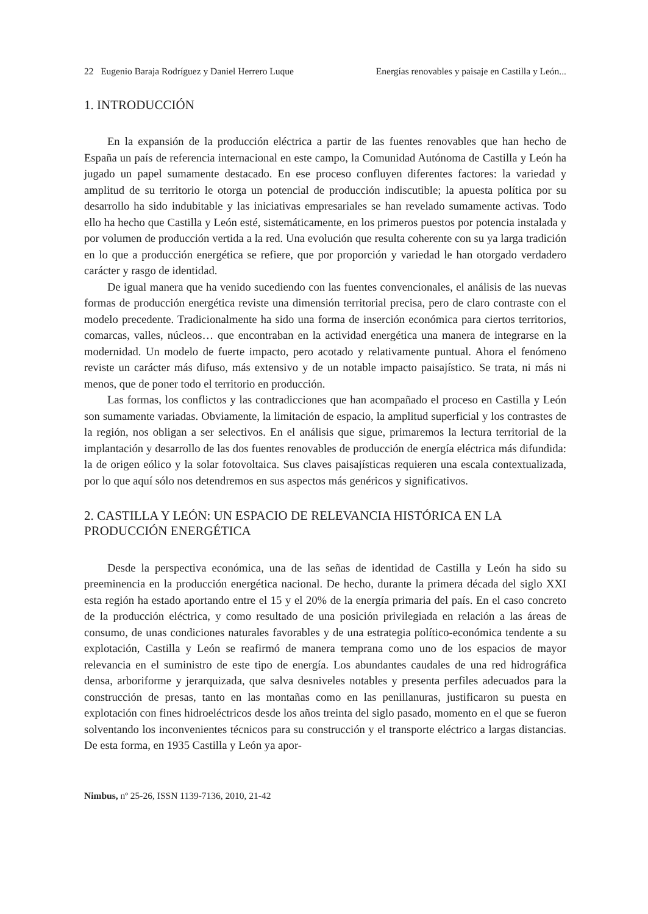22 Eugenio Baraja Rodríguez y Daniel Herrero Luque Energías renovables y paisaje en Castilla y León...
1. INTRODUCCIÓN
En la expansión de la producción eléctrica a partir de las fuentes renovables que han hecho de España un país de referencia internacional en este campo, la Comunidad Autónoma de Castilla y León ha jugado un papel sumamente destacado. En ese proceso confluyen diferentes factores: la variedad y amplitud de su territorio le otorga un potencial de producción indiscutible; la apuesta política por su desarrollo ha sido indubitable y las iniciativas empresariales se han revelado sumamente activas. Todo ello ha hecho que Castilla y León esté, sistemáticamente, en los primeros puestos por potencia instalada y por volumen de producción vertida a la red. Una evolución que resulta coherente con su ya larga tradición en lo que a producción energética se refiere, que por proporción y variedad le han otorgado verdadero carácter y rasgo de identidad.
De igual manera que ha venido sucediendo con las fuentes convencionales, el análisis de las nuevas formas de producción energética reviste una dimensión territorial precisa, pero de claro contraste con el modelo precedente. Tradicionalmente ha sido una forma de inserción económica para ciertos territorios, comarcas, valles, núcleos… que encontraban en la actividad energética una manera de integrarse en la modernidad. Un modelo de fuerte impacto, pero acotado y relativamente puntual. Ahora el fenómeno reviste un carácter más difuso, más extensivo y de un notable impacto paisajístico. Se trata, ni más ni menos, que de poner todo el territorio en producción.
Las formas, los conflictos y las contradicciones que han acompañado el proceso en Castilla y León son sumamente variadas. Obviamente, la limitación de espacio, la amplitud superficial y los contrastes de la región, nos obligan a ser selectivos. En el análisis que sigue, primaremos la lectura territorial de la implantación y desarrollo de las dos fuentes renovables de producción de energía eléctrica más difundida: la de origen eólico y la solar fotovoltaica. Sus claves paisajísticas requieren una escala contextualizada, por lo que aquí sólo nos detendremos en sus aspectos más genéricos y significativos.
2. CASTILLA Y LEÓN: UN ESPACIO DE RELEVANCIA HISTÓRICA EN LA PRODUCCIÓN ENERGÉTICA
Desde la perspectiva económica, una de las señas de identidad de Castilla y León ha sido su preeminencia en la producción energética nacional. De hecho, durante la primera década del siglo XXI esta región ha estado aportando entre el 15 y el 20% de la energía primaria del país. En el caso concreto de la producción eléctrica, y como resultado de una posición privilegiada en relación a las áreas de consumo, de unas condiciones naturales favorables y de una estrategia político-económica tendente a su explotación, Castilla y León se reafirmó de manera temprana como uno de los espacios de mayor relevancia en el suministro de este tipo de energía. Los abundantes caudales de una red hidrográfica densa, arboriforme y jerarquizada, que salva desniveles notables y presenta perfiles adecuados para la construcción de presas, tanto en las montañas como en las penillanuras, justificaron su puesta en explotación con fines hidroeléctricos desde los años treinta del siglo pasado, momento en el que se fueron solventando los inconvenientes técnicos para su construcción y el transporte eléctrico a largas distancias. De esta forma, en 1935 Castilla y León ya apor-
Nimbus, nº 25-26, ISSN 1139-7136, 2010, 21-42